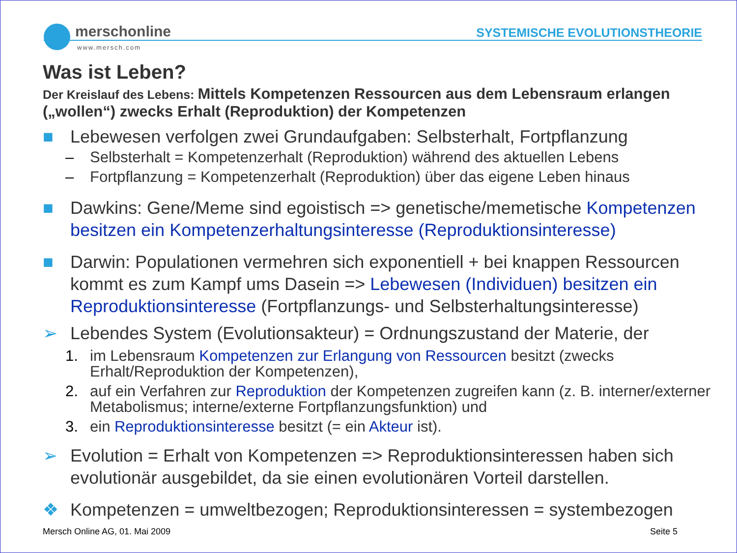merschonline
SYSTEMISCHE EVOLUTIONSTHEORIE
www.mersch.com
Was ist Leben?
Der Kreislauf des Lebens: Mittels Kompetenzen Ressourcen aus dem Lebensraum erlangen („wollen“) zwecks Erhalt (Reproduktion) der Kompetenzen
■ Lebewesen verfolgen zwei Grundaufgaben: Selbsterhalt, Fortpflanzung
– Selbsterhalt = Kompetenzerhalt (Reproduktion) während des aktuellen Lebens
– Fortpflanzung = Kompetenzerhalt (Reproduktion) über das eigene Leben hinaus
■ Dawkins: Gene/Meme sind egoistisch => genetische/memetische Kompetenzen besitzen ein Kompetenzerhaltungsinteresse (Reproduktionsinteresse)
■ Darwin: Populationen vermehren sich exponentiell + bei knappen Ressourcen kommt es zum Kampf ums Dasein => Lebewesen (Individuen) besitzen ein Reproduktionsinteresse (Fortpflanzungs- und Selbsterhaltungsinteresse)
➢ Lebendes System (Evolutionsakteur) = Ordnungszustand der Materie, der
1. im Lebensraum Kompetenzen zur Erlangung von Ressourcen besitzt (zwecks Erhalt/Reproduktion der Kompetenzen),
2. auf ein Verfahren zur Reproduktion der Kompetenzen zugreifen kann (z. B. interner/externer Metabolismus; interne/externe Fortpflanzungsfunktion) und
3. ein Reproduktionsinteresse besitzt (= ein Akteur ist).
➢ Evolution = Erhalt von Kompetenzen => Reproduktionsinteressen haben sich evolutionär ausgebildet, da sie einen evolutionären Vorteil darstellen.
❖ Kompetenzen = umweltbezogen; Reproduktionsinteressen = systembezogen
Mersch Online AG, 01. Mai 2009 Seite 5